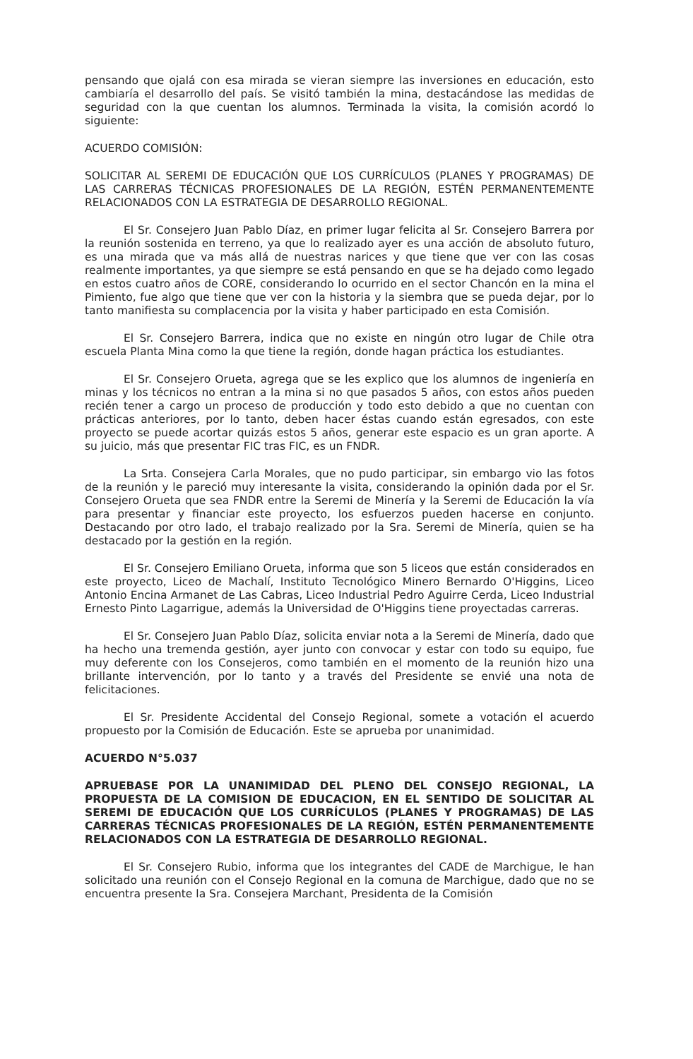pensando que ojalá con esa mirada se vieran siempre las inversiones en educación, esto cambiaría el desarrollo del país. Se visitó también la mina, destacándose las medidas de seguridad con la que cuentan los alumnos. Terminada la visita, la comisión acordó lo siguiente:
ACUERDO COMISIÓN:
SOLICITAR AL SEREMI DE EDUCACIÓN QUE LOS CURRÍCULOS (PLANES Y PROGRAMAS) DE LAS CARRERAS TÉCNICAS PROFESIONALES DE LA REGIÓN, ESTÉN PERMANENTEMENTE RELACIONADOS CON LA ESTRATEGIA DE DESARROLLO REGIONAL.
El Sr. Consejero Juan Pablo Díaz, en primer lugar felicita al Sr. Consejero Barrera por la reunión sostenida en terreno, ya que lo realizado ayer es una acción de absoluto futuro, es una mirada que va más allá de nuestras narices y que tiene que ver con las cosas realmente importantes, ya que siempre se está pensando en que se ha dejado como legado en estos cuatro años de CORE, considerando lo ocurrido en el sector Chancón en la mina el Pimiento, fue algo que tiene que ver con la historia y la siembra que se pueda dejar, por lo tanto manifiesta su complacencia por la visita y haber participado en esta Comisión.
El Sr. Consejero Barrera, indica que no existe en ningún otro lugar de Chile otra escuela Planta Mina como la que tiene la región, donde hagan práctica los estudiantes.
El Sr. Consejero Orueta, agrega que se les explico que los alumnos de ingeniería en minas y los técnicos no entran a la mina si no que pasados 5 años, con estos años pueden recién tener a cargo un proceso de producción y todo esto debido a que no cuentan con prácticas anteriores, por lo tanto, deben hacer éstas cuando están egresados, con este proyecto se puede acortar quizás estos 5 años, generar este espacio es un gran aporte. A su juicio, más que presentar FIC tras FIC, es un FNDR.
La Srta. Consejera Carla Morales, que no pudo participar, sin embargo vio las fotos de la reunión y le pareció muy interesante la visita, considerando la opinión dada por el Sr. Consejero Orueta que sea FNDR entre la Seremi de Minería y la Seremi de Educación la vía para presentar y financiar este proyecto, los esfuerzos pueden hacerse en conjunto. Destacando por otro lado, el trabajo realizado por la Sra. Seremi de Minería, quien se ha destacado por la gestión en la región.
El Sr. Consejero Emiliano Orueta, informa que son 5 liceos que están considerados en este proyecto, Liceo de Machalí, Instituto Tecnológico Minero Bernardo O'Higgins, Liceo Antonio Encina Armanet de Las Cabras, Liceo Industrial Pedro Aguirre Cerda, Liceo Industrial Ernesto Pinto Lagarrigue, además la Universidad de O'Higgins tiene proyectadas carreras.
El Sr. Consejero Juan Pablo Díaz, solicita enviar nota a la Seremi de Minería, dado que ha hecho una tremenda gestión, ayer junto con convocar y estar con todo su equipo, fue muy deferente con los Consejeros, como también en el momento de la reunión hizo una brillante intervención, por lo tanto y a través del Presidente se envié una nota de felicitaciones.
El Sr. Presidente Accidental del Consejo Regional, somete a votación el acuerdo propuesto por la Comisión de Educación. Este se aprueba por unanimidad.
ACUERDO N°5.037
APRUEBASE POR LA UNANIMIDAD DEL PLENO DEL CONSEJO REGIONAL, LA PROPUESTA DE LA COMISION DE EDUCACION, EN EL SENTIDO DE SOLICITAR AL SEREMI DE EDUCACIÓN QUE LOS CURRÍCULOS (PLANES Y PROGRAMAS) DE LAS CARRERAS TÉCNICAS PROFESIONALES DE LA REGIÓN, ESTÉN PERMANENTEMENTE RELACIONADOS CON LA ESTRATEGIA DE DESARROLLO REGIONAL.
El Sr. Consejero Rubio, informa que los integrantes del CADE de Marchigue, le han solicitado una reunión con el Consejo Regional en la comuna de Marchigue, dado que no se encuentra presente la Sra. Consejera Marchant, Presidenta de la Comisión